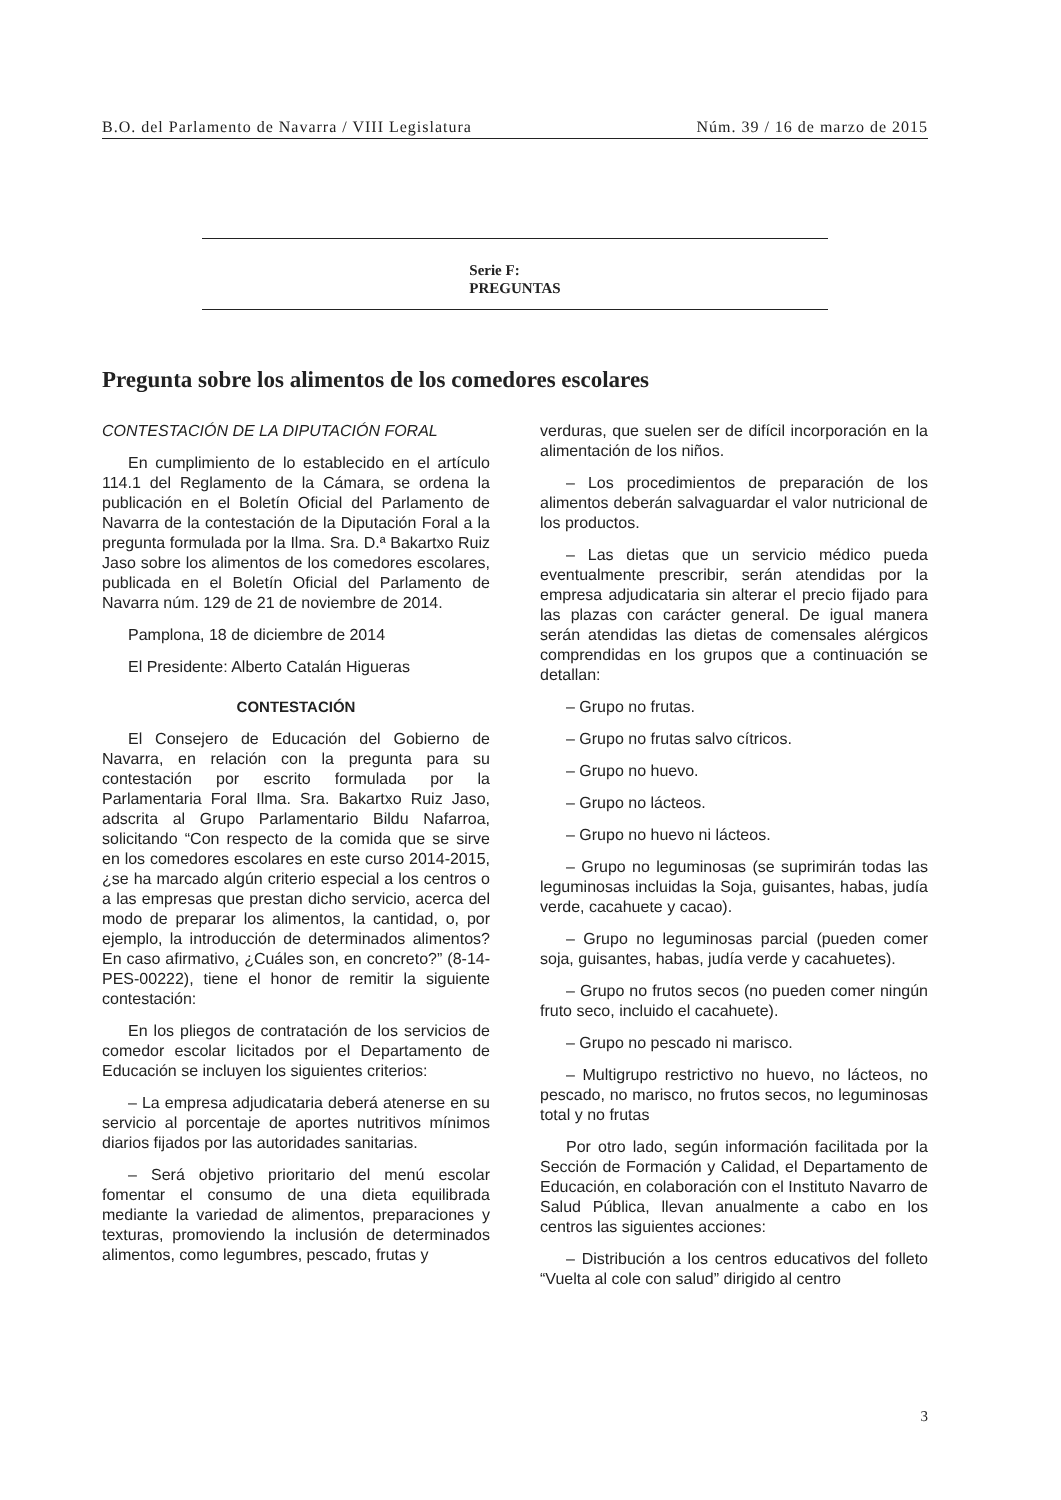B.O. del Parlamento de Navarra / VIII Legislatura Núm. 39 / 16 de marzo de 2015
Serie F:
PREGUNTAS
Pregunta sobre los alimentos de los comedores escolares
CONTESTACIÓN DE LA DIPUTACIÓN FORAL
En cumplimiento de lo establecido en el artículo 114.1 del Reglamento de la Cámara, se ordena la publicación en el Boletín Oficial del Parlamento de Navarra de la contestación de la Diputación Foral a la pregunta formulada por la Ilma. Sra. D.ª Bakartxo Ruiz Jaso sobre los alimentos de los comedores escolares, publicada en el Boletín Oficial del Parlamento de Navarra núm. 129 de 21 de noviembre de 2014.
Pamplona, 18 de diciembre de 2014
El Presidente: Alberto Catalán Higueras
CONTESTACIÓN
El Consejero de Educación del Gobierno de Navarra, en relación con la pregunta para su contestación por escrito formulada por la Parlamentaria Foral Ilma. Sra. Bakartxo Ruiz Jaso, adscrita al Grupo Parlamentario Bildu Nafarroa, solicitando “Con respecto de la comida que se sirve en los comedores escolares en este curso 2014-2015, ¿se ha marcado algún criterio especial a los centros o a las empresas que prestan dicho servicio, acerca del modo de preparar los alimentos, la cantidad, o, por ejemplo, la introducción de determinados alimentos? En caso afirmativo, ¿Cuáles son, en concreto?” (8-14-PES-00222), tiene el honor de remitir la siguiente contestación:
En los pliegos de contratación de los servicios de comedor escolar licitados por el Departamento de Educación se incluyen los siguientes criterios:
– La empresa adjudicataria deberá atenerse en su servicio al porcentaje de aportes nutritivos mínimos diarios fijados por las autoridades sanitarias.
– Será objetivo prioritario del menú escolar fomentar el consumo de una dieta equilibrada mediante la variedad de alimentos, preparaciones y texturas, promoviendo la inclusión de determinados alimentos, como legumbres, pescado, frutas y
verduras, que suelen ser de difícil incorporación en la alimentación de los niños.
– Los procedimientos de preparación de los alimentos deberán salvaguardar el valor nutricional de los productos.
– Las dietas que un servicio médico pueda eventualmente prescribir, serán atendidas por la empresa adjudicataria sin alterar el precio fijado para las plazas con carácter general. De igual manera serán atendidas las dietas de comensales alérgicos comprendidas en los grupos que a continuación se detallan:
– Grupo no frutas.
– Grupo no frutas salvo cítricos.
– Grupo no huevo.
– Grupo no lácteos.
– Grupo no huevo ni lácteos.
– Grupo no leguminosas (se suprimirán todas las leguminosas incluidas la Soja, guisantes, habas, judía verde, cacahuete y cacao).
– Grupo no leguminosas parcial (pueden comer soja, guisantes, habas, judía verde y cacahuetes).
– Grupo no frutos secos (no pueden comer ningún fruto seco, incluido el cacahuete).
– Grupo no pescado ni marisco.
– Multigrupo restrictivo no huevo, no lácteos, no pescado, no marisco, no frutos secos, no leguminosas total y no frutas
Por otro lado, según información facilitada por la Sección de Formación y Calidad, el Departamento de Educación, en colaboración con el Instituto Navarro de Salud Pública, llevan anualmente a cabo en los centros las siguientes acciones:
– Distribución a los centros educativos del folleto “Vuelta al cole con salud” dirigido al centro
3